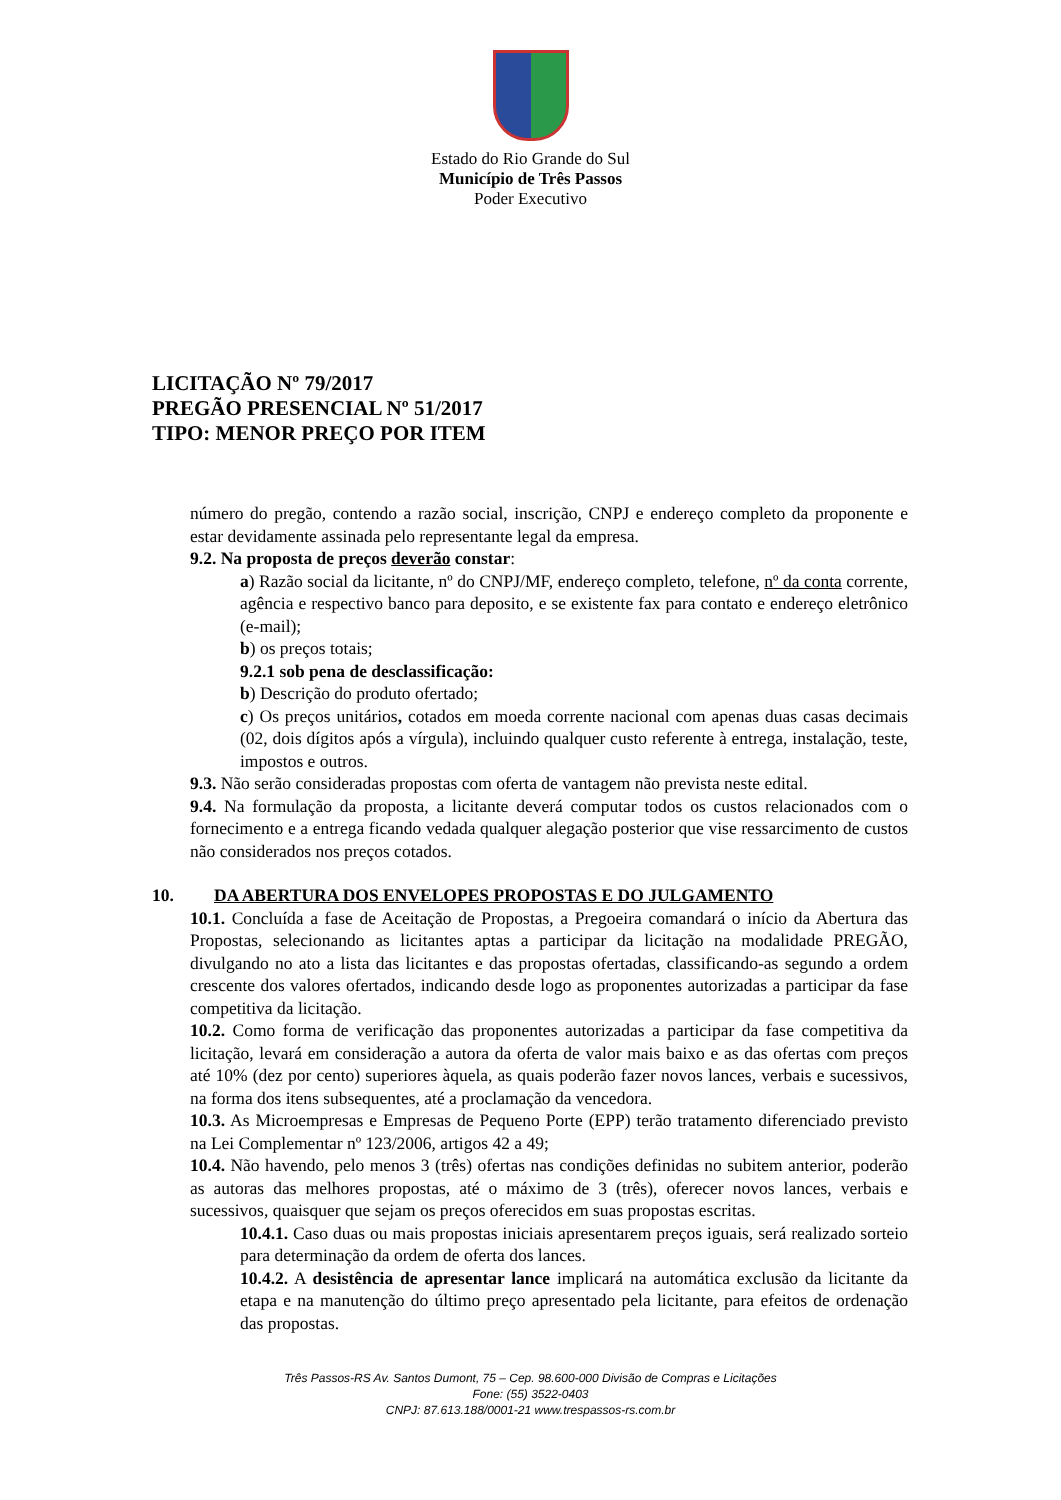Estado do Rio Grande do Sul
Município de Três Passos
Poder Executivo
LICITAÇÃO Nº 79/2017
PREGÃO PRESENCIAL Nº 51/2017
TIPO: MENOR PREÇO POR ITEM
número do pregão, contendo a razão social, inscrição, CNPJ e endereço completo da proponente e estar devidamente assinada pelo representante legal da empresa.
9.2. Na proposta de preços deverão constar:
a) Razão social da licitante, nº do CNPJ/MF, endereço completo, telefone, nº da conta corrente, agência e respectivo banco para deposito, e se existente fax para contato e endereço eletrônico (e-mail);
b) os preços totais;
9.2.1 sob pena de desclassificação:
b) Descrição do produto ofertado;
c) Os preços unitários, cotados em moeda corrente nacional com apenas duas casas decimais (02, dois dígitos após a vírgula), incluindo qualquer custo referente à entrega, instalação, teste, impostos e outros.
9.3. Não serão consideradas propostas com oferta de vantagem não prevista neste edital.
9.4. Na formulação da proposta, a licitante deverá computar todos os custos relacionados com o fornecimento e a entrega ficando vedada qualquer alegação posterior que vise ressarcimento de custos não considerados nos preços cotados.
10. DA ABERTURA DOS ENVELOPES PROPOSTAS E DO JULGAMENTO
10.1. Concluída a fase de Aceitação de Propostas, a Pregoeira comandará o início da Abertura das Propostas, selecionando as licitantes aptas a participar da licitação na modalidade PREGÃO, divulgando no ato a lista das licitantes e das propostas ofertadas, classificando-as segundo a ordem crescente dos valores ofertados, indicando desde logo as proponentes autorizadas a participar da fase competitiva da licitação.
10.2. Como forma de verificação das proponentes autorizadas a participar da fase competitiva da licitação, levará em consideração a autora da oferta de valor mais baixo e as das ofertas com preços até 10% (dez por cento) superiores àquela, as quais poderão fazer novos lances, verbais e sucessivos, na forma dos itens subsequentes, até a proclamação da vencedora.
10.3. As Microempresas e Empresas de Pequeno Porte (EPP) terão tratamento diferenciado previsto na Lei Complementar nº 123/2006, artigos 42 a 49;
10.4. Não havendo, pelo menos 3 (três) ofertas nas condições definidas no subitem anterior, poderão as autoras das melhores propostas, até o máximo de 3 (três), oferecer novos lances, verbais e sucessivos, quaisquer que sejam os preços oferecidos em suas propostas escritas.
10.4.1. Caso duas ou mais propostas iniciais apresentarem preços iguais, será realizado sorteio para determinação da ordem de oferta dos lances.
10.4.2. A desistência de apresentar lance implicará na automática exclusão da licitante da etapa e na manutenção do último preço apresentado pela licitante, para efeitos de ordenação das propostas.
Três Passos-RS Av. Santos Dumont, 75 – Cep. 98.600-000 Divisão de Compras e Licitações
Fone: (55) 3522-0403
CNPJ: 87.613.188/0001-21 www.trespassos-rs.com.br